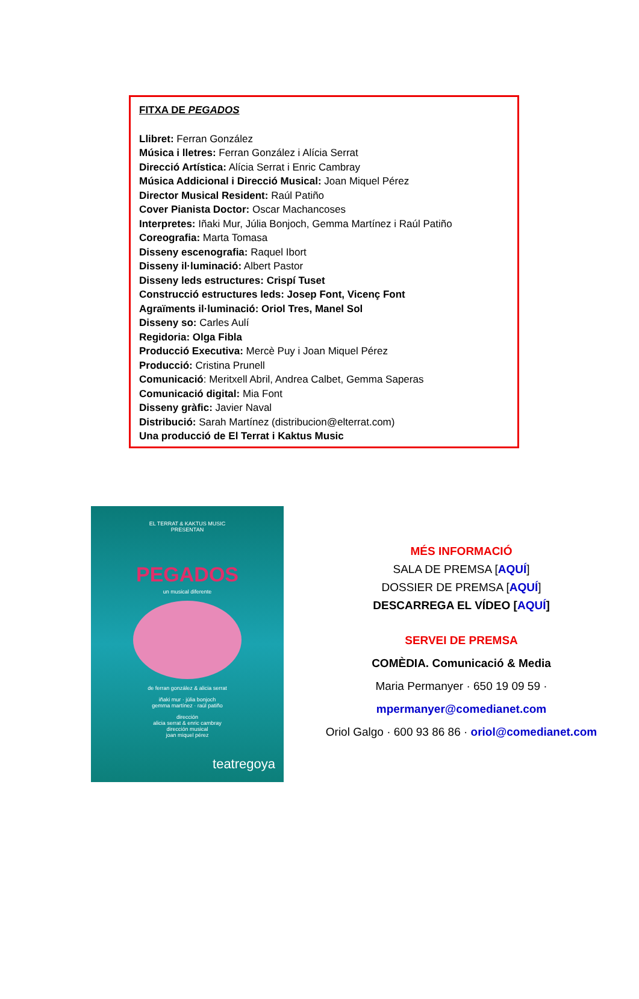FITXA DE PEGADOS
Llibret: Ferran González
Música i lletres: Ferran González i Alícia Serrat
Direcció Artística: Alícia Serrat i Enric Cambray
Música Addicional i Direcció Musical: Joan Miquel Pérez
Director Musical Resident: Raúl Patiño
Cover Pianista Doctor: Oscar Machancoses
Interpretes: Iñaki Mur, Júlia Bonjoch, Gemma Martínez i Raúl Patiño
Coreografia: Marta Tomasa
Disseny escenografia: Raquel Ibort
Disseny il·luminació: Albert Pastor
Disseny leds estructures: Crispí Tuset
Construcció estructures leds: Josep Font, Vicenç Font
Agraïments il·luminació: Oriol Tres, Manel Sol
Disseny so: Carles Aulí
Regidoria: Olga Fibla
Producció Executiva: Mercè Puy i Joan Miquel Pérez
Producció: Cristina Prunell
Comunicació: Meritxell Abril, Andrea Calbet, Gemma Saperas
Comunicació digital: Mia Font
Disseny gràfic: Javier Naval
Distribució: Sarah Martínez (distribucion@elterrat.com)
Una producció de El Terrat i Kaktus Music
EL TERRAT & KAKTUS MUSIC
PRESENTAN
PEGADOS
un musical diferente
de ferran gonzález & alicia serrat
iñaki mur · júlia bonjoch
gemma martínez · raúl patiño
dirección
alicia serrat & enric cambray
dirección musical
joan miquel pérez
teatregoya
MÉS INFORMACIÓ
SALA DE PREMSA [AQUÍ]
DOSSIER DE PREMSA [AQUÍ]
DESCARREGA EL VÍDEO [AQUÍ]
SERVEI DE PREMSA
COMÈDIA. Comunicació & Media
Maria Permanyer · 650 19 09 59 ·
mpermanyer@comedianet.com
Oriol Galgo · 600 93 86 86 · oriol@comedianet.com